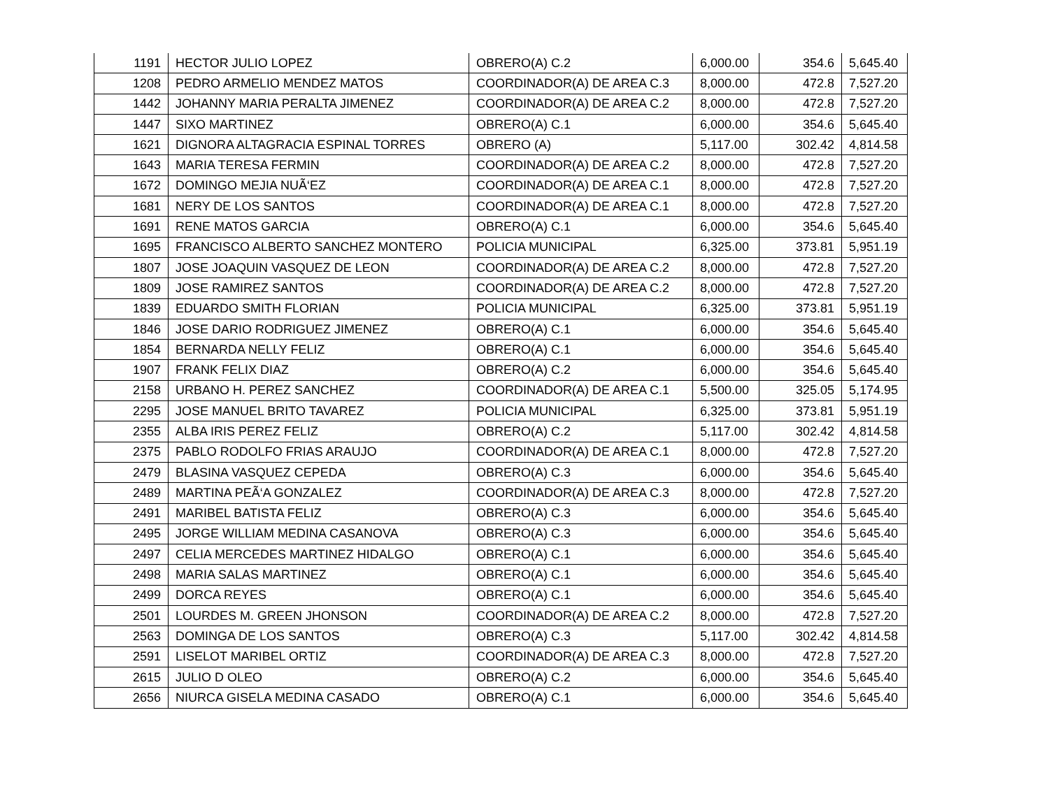| 1191 | HECTOR JULIO LOPEZ | OBRERO(A) C.2 | 6,000.00 | 354.6 | 5,645.40 |
| 1208 | PEDRO ARMELIO MENDEZ MATOS | COORDINADOR(A) DE AREA C.3 | 8,000.00 | 472.8 | 7,527.20 |
| 1442 | JOHANNY MARIA PERALTA JIMENEZ | COORDINADOR(A) DE AREA C.2 | 8,000.00 | 472.8 | 7,527.20 |
| 1447 | SIXO MARTINEZ | OBRERO(A) C.1 | 6,000.00 | 354.6 | 5,645.40 |
| 1621 | DIGNORA ALTAGRACIA ESPINAL TORRES | OBRERO (A) | 5,117.00 | 302.42 | 4,814.58 |
| 1643 | MARIA TERESA FERMIN | COORDINADOR(A) DE AREA C.2 | 8,000.00 | 472.8 | 7,527.20 |
| 1672 | DOMINGO MEJIA NUÃ‘EZ | COORDINADOR(A) DE AREA C.1 | 8,000.00 | 472.8 | 7,527.20 |
| 1681 | NERY DE LOS SANTOS | COORDINADOR(A) DE AREA C.1 | 8,000.00 | 472.8 | 7,527.20 |
| 1691 | RENE MATOS GARCIA | OBRERO(A) C.1 | 6,000.00 | 354.6 | 5,645.40 |
| 1695 | FRANCISCO ALBERTO SANCHEZ MONTERO | POLICIA MUNICIPAL | 6,325.00 | 373.81 | 5,951.19 |
| 1807 | JOSE JOAQUIN VASQUEZ DE LEON | COORDINADOR(A) DE AREA C.2 | 8,000.00 | 472.8 | 7,527.20 |
| 1809 | JOSE RAMIREZ SANTOS | COORDINADOR(A) DE AREA C.2 | 8,000.00 | 472.8 | 7,527.20 |
| 1839 | EDUARDO SMITH FLORIAN | POLICIA MUNICIPAL | 6,325.00 | 373.81 | 5,951.19 |
| 1846 | JOSE DARIO RODRIGUEZ JIMENEZ | OBRERO(A) C.1 | 6,000.00 | 354.6 | 5,645.40 |
| 1854 | BERNARDA NELLY FELIZ | OBRERO(A) C.1 | 6,000.00 | 354.6 | 5,645.40 |
| 1907 | FRANK FELIX DIAZ | OBRERO(A) C.2 | 6,000.00 | 354.6 | 5,645.40 |
| 2158 | URBANO H. PEREZ SANCHEZ | COORDINADOR(A) DE AREA C.1 | 5,500.00 | 325.05 | 5,174.95 |
| 2295 | JOSE MANUEL BRITO TAVAREZ | POLICIA MUNICIPAL | 6,325.00 | 373.81 | 5,951.19 |
| 2355 | ALBA IRIS PEREZ FELIZ | OBRERO(A) C.2 | 5,117.00 | 302.42 | 4,814.58 |
| 2375 | PABLO RODOLFO FRIAS ARAUJO | COORDINADOR(A) DE AREA C.1 | 8,000.00 | 472.8 | 7,527.20 |
| 2479 | BLASINA VASQUEZ CEPEDA | OBRERO(A) C.3 | 6,000.00 | 354.6 | 5,645.40 |
| 2489 | MARTINA PEÃ‘A GONZALEZ | COORDINADOR(A) DE AREA C.3 | 8,000.00 | 472.8 | 7,527.20 |
| 2491 | MARIBEL BATISTA FELIZ | OBRERO(A) C.3 | 6,000.00 | 354.6 | 5,645.40 |
| 2495 | JORGE WILLIAM MEDINA CASANOVA | OBRERO(A) C.3 | 6,000.00 | 354.6 | 5,645.40 |
| 2497 | CELIA MERCEDES MARTINEZ HIDALGO | OBRERO(A) C.1 | 6,000.00 | 354.6 | 5,645.40 |
| 2498 | MARIA SALAS MARTINEZ | OBRERO(A) C.1 | 6,000.00 | 354.6 | 5,645.40 |
| 2499 | DORCA REYES | OBRERO(A) C.1 | 6,000.00 | 354.6 | 5,645.40 |
| 2501 | LOURDES M. GREEN JHONSON | COORDINADOR(A) DE AREA C.2 | 8,000.00 | 472.8 | 7,527.20 |
| 2563 | DOMINGA DE LOS SANTOS | OBRERO(A) C.3 | 5,117.00 | 302.42 | 4,814.58 |
| 2591 | LISELOT MARIBEL ORTIZ | COORDINADOR(A) DE AREA C.3 | 8,000.00 | 472.8 | 7,527.20 |
| 2615 | JULIO D OLEO | OBRERO(A) C.2 | 6,000.00 | 354.6 | 5,645.40 |
| 2656 | NIURCA GISELA MEDINA CASADO | OBRERO(A) C.1 | 6,000.00 | 354.6 | 5,645.40 |